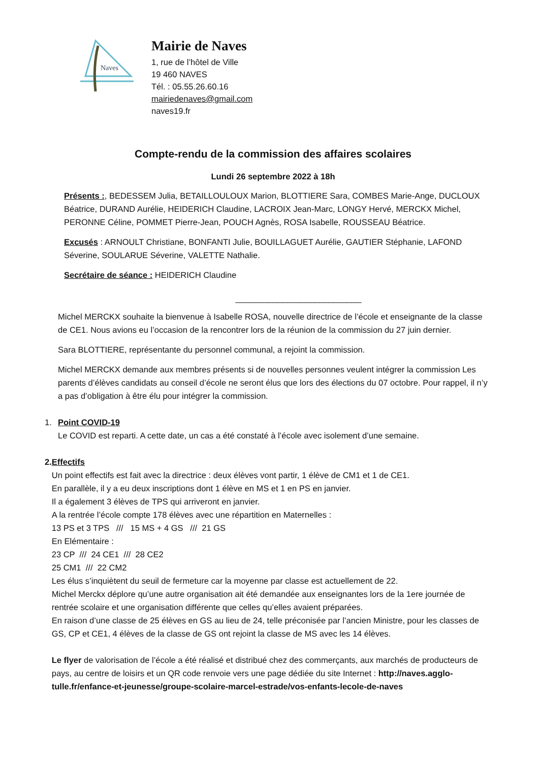Naves
Mairie de Naves
1, rue de l’hôtel de Ville
19 460 NAVES
Tél. : 05.55.26.60.16
mairiedenaves@gmail.com
naves19.fr
Compte-rendu de la commission des affaires scolaires
Lundi 26 septembre 2022 à 18h
Présents :, BEDESSEM Julia, BETAILLOULOUX Marion, BLOTTIERE Sara, COMBES Marie-Ange, DUCLOUX Béatrice, DURAND Aurélie, HEIDERICH Claudine, LACROIX Jean-Marc, LONGY Hervé, MERCKX Michel, PERONNE Céline, POMMET Pierre-Jean, POUCH Agnès, ROSA Isabelle, ROUSSEAU Béatrice.
Excusés : ARNOULT Christiane, BONFANTI Julie, BOUILLAGUET Aurélie, GAUTIER Stéphanie, LAFOND Séverine, SOULARUE Séverine, VALETTE Nathalie.
Secrétaire de séance : HEIDERICH Claudine
___________________________
Michel MERCKX souhaite la bienvenue à Isabelle ROSA, nouvelle directrice de l’école et enseignante de la classe de CE1. Nous avions eu l’occasion de la rencontrer lors de la réunion de la commission du 27 juin dernier.
Sara BLOTTIERE, représentante du personnel communal, a rejoint la commission.
Michel MERCKX demande aux membres présents si de nouvelles personnes veulent intégrer la commission Les parents d’élèves candidats au conseil d’école ne seront élus que lors des élections du 07 octobre. Pour rappel, il n’y a pas d’obligation à être élu pour intégrer la commission.
1. Point COVID-19
Le COVID est reparti. A cette date, un cas a été constaté à l’école avec isolement d’une semaine.
2. Effectifs
Un point effectifs est fait avec la directrice : deux élèves vont partir, 1 élève de CM1 et 1 de CE1.
En parallèle, il y a eu deux inscriptions dont 1 élève en MS et 1 en PS en janvier.
Il a également 3 élèves de TPS qui arriveront en janvier.
A la rentrée l’école compte 178 élèves avec une répartition en Maternelles :
13 PS et 3 TPS /// 15 MS + 4 GS /// 21 GS
En Elémentaire :
23 CP /// 24 CE1 /// 28 CE2
25 CM1 /// 22 CM2
Les élus s’inquiètent du seuil de fermeture car la moyenne par classe est actuellement de 22.
Michel Merckx déplore qu’une autre organisation ait été demandée aux enseignantes lors de la 1ere journée de rentrée scolaire et une organisation différente que celles qu’elles avaient préparées.
En raison d’une classe de 25 élèves en GS au lieu de 24, telle préconisée par l’ancien Ministre, pour les classes de GS, CP et CE1, 4 élèves de la classe de GS ont rejoint la classe de MS avec les 14 élèves.
Le flyer de valorisation de l’école a été réalisé et distribué chez des commerçants, aux marchés de producteurs de pays, au centre de loisirs et un QR code renvoie vers une page dédiée du site Internet : http://naves.agglo-tulle.fr/enfance-et-jeunesse/groupe-scolaire-marcel-estrade/vos-enfants-lecole-de-naves